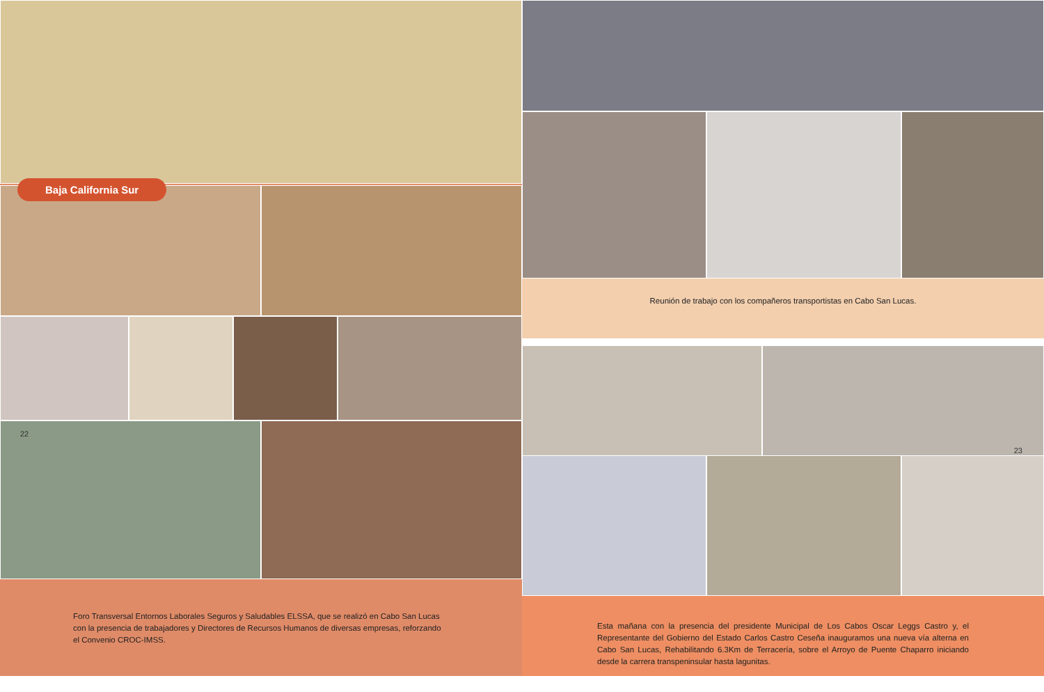Baja California Sur
22
Foro Transversal Entornos Laborales Seguros y Saludables ELSSA, que se realizó en Cabo San Lucas con la presencia de trabajadores y Directores de Recursos Humanos de diversas empresas, reforzando el Convenio CROC-IMSS.
Reunión de trabajo con los compañeros transportistas en Cabo San Lucas.
23
Esta mañana con la presencia del presidente Municipal de Los Cabos Oscar Leggs Castro y, el Representante del Gobierno del Estado Carlos Castro Ceseña inauguramos una nueva vía alterna en Cabo San Lucas, Rehabilitando 6.3Km de Terracería, sobre el Arroyo de Puente Chaparro iniciando desde la carrera transpeninsular hasta lagunitas.